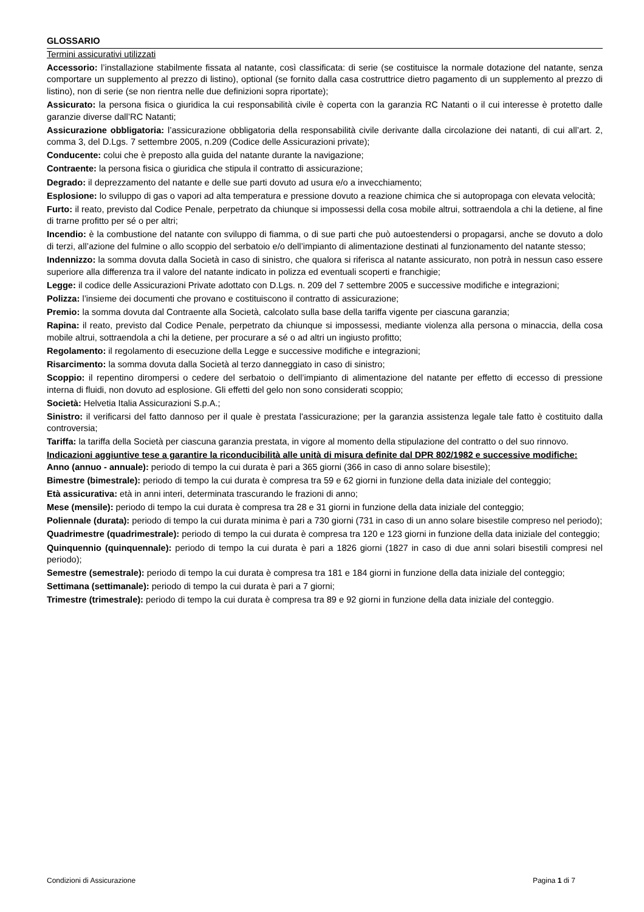GLOSSARIO
Termini assicurativi utilizzati
Accessorio: l’installazione stabilmente fissata al natante, così classificata: di serie (se costituisce la normale dotazione del natante, senza comportare un supplemento al prezzo di listino), optional (se fornito dalla casa costruttrice dietro pagamento di un supplemento al prezzo di listino), non di serie (se non rientra nelle due definizioni sopra riportate);
Assicurato: la persona fisica o giuridica la cui responsabilità civile è coperta con la garanzia RC Natanti o il cui interesse è protetto dalle garanzie diverse dall’RC Natanti;
Assicurazione obbligatoria: l’assicurazione obbligatoria della responsabilità civile derivante dalla circolazione dei natanti, di cui all’art. 2, comma 3, del D.Lgs. 7 settembre 2005, n.209 (Codice delle Assicurazioni private);
Conducente: colui che è preposto alla guida del natante durante la navigazione;
Contraente: la persona fisica o giuridica che stipula il contratto di assicurazione;
Degrado: il deprezzamento del natante e delle sue parti dovuto ad usura e/o a invecchiamento;
Esplosione: lo sviluppo di gas o vapori ad alta temperatura e pressione dovuto a reazione chimica che si autopropaga con elevata velocità;
Furto: il reato, previsto dal Codice Penale, perpetrato da chiunque si impossessi della cosa mobile altrui, sottraendola a chi la detiene, al fine di trarne profitto per sé o per altri;
Incendio: è la combustione del natante con sviluppo di fiamma, o di sue parti che può autoestendersi o propagarsi, anche se dovuto a dolo di terzi, all’azione del fulmine o allo scoppio del serbatoio e/o dell’impianto di alimentazione destinati al funzionamento del natante stesso;
Indennizzo: la somma dovuta dalla Società in caso di sinistro, che qualora si riferisca al natante assicurato, non potrà in nessun caso essere superiore alla differenza tra il valore del natante indicato in polizza ed eventuali scoperti e franchigie;
Legge: il codice delle Assicurazioni Private adottato con D.Lgs. n. 209 del 7 settembre 2005 e successive modifiche e integrazioni;
Polizza: l’insieme dei documenti che provano e costituiscono il contratto di assicurazione;
Premio: la somma dovuta dal Contraente alla Società, calcolato sulla base della tariffa vigente per ciascuna garanzia;
Rapina: il reato, previsto dal Codice Penale, perpetrato da chiunque si impossessi, mediante violenza alla persona o minaccia, della cosa mobile altrui, sottraendola a chi la detiene, per procurare a sé o ad altri un ingiusto profitto;
Regolamento: il regolamento di esecuzione della Legge e successive modifiche e integrazioni;
Risarcimento: la somma dovuta dalla Società al terzo danneggiato in caso di sinistro;
Scoppio: il repentino dirompersi o cedere del serbatoio o dell’impianto di alimentazione del natante per effetto di eccesso di pressione interna di fluidi, non dovuto ad esplosione. Gli effetti del gelo non sono considerati scoppio;
Società: Helvetia Italia Assicurazioni S.p.A.;
Sinistro: il verificarsi del fatto dannoso per il quale è prestata l'assicurazione; per la garanzia assistenza legale tale fatto è costituito dalla controversia;
Tariffa: la tariffa della Società per ciascuna garanzia prestata, in vigore al momento della stipulazione del contratto o del suo rinnovo.
Indicazioni aggiuntive tese a garantire la riconducibilità alle unità di misura definite dal DPR 802/1982 e successive modifiche:
Anno (annuo - annuale): periodo di tempo la cui durata è pari a 365 giorni (366 in caso di anno solare bisestile);
Bimestre (bimestrale): periodo di tempo la cui durata è compresa tra 59 e 62 giorni in funzione della data iniziale del conteggio;
Età assicurativa: età in anni interi, determinata trascurando le frazioni di anno;
Mese (mensile): periodo di tempo la cui durata è compresa tra 28 e 31 giorni in funzione della data iniziale del conteggio;
Poliennale (durata): periodo di tempo la cui durata minima è pari a 730 giorni (731 in caso di un anno solare bisestile compreso nel periodo);
Quadrimestre (quadrimestrale): periodo di tempo la cui durata è compresa tra 120 e 123 giorni in funzione della data iniziale del conteggio;
Quinquennio (quinquennale): periodo di tempo la cui durata è pari a 1826 giorni (1827 in caso di due anni solari bisestili compresi nel periodo);
Semestre (semestrale): periodo di tempo la cui durata è compresa tra 181 e 184 giorni in funzione della data iniziale del conteggio;
Settimana (settimanale): periodo di tempo la cui durata è pari a 7 giorni;
Trimestre (trimestrale): periodo di tempo la cui durata è compresa tra 89 e 92 giorni in funzione della data iniziale del conteggio.
Condizioni di Assicurazione Pagina 1 di 7